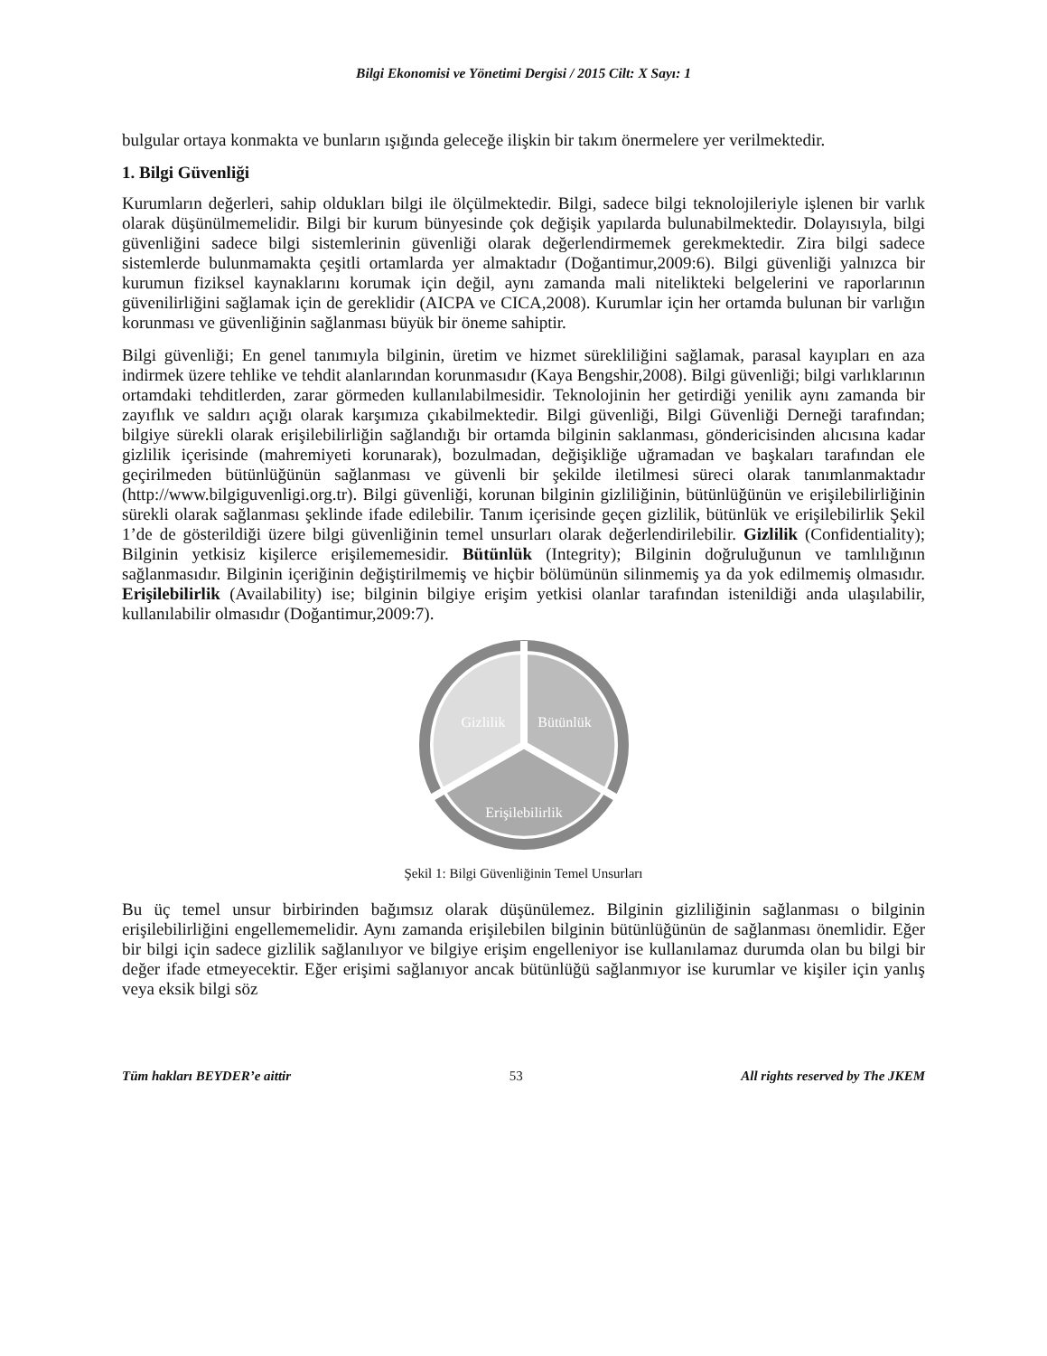Bilgi Ekonomisi ve Yönetimi Dergisi / 2015 Cilt: X Sayı: 1
bulgular ortaya konmakta ve bunların ışığında geleceğe ilişkin bir takım önermelere yer verilmektedir.
1. Bilgi Güvenliği
Kurumların değerleri, sahip oldukları bilgi ile ölçülmektedir. Bilgi, sadece bilgi teknolojileriyle işlenen bir varlık olarak düşünülmemelidir. Bilgi bir kurum bünyesinde çok değişik yapılarda bulunabilmektedir. Dolayısıyla, bilgi güvenliğini sadece bilgi sistemlerinin güvenliği olarak değerlendirmemek gerekmektedir. Zira bilgi sadece sistemlerde bulunmamakta çeşitli ortamlarda yer almaktadır (Doğantimur,2009:6). Bilgi güvenliği yalnızca bir kurumun fiziksel kaynaklarını korumak için değil, aynı zamanda mali nitelikteki belgelerini ve raporlarının güvenilirliğini sağlamak için de gereklidir (AICPA ve CICA,2008). Kurumlar için her ortamda bulunan bir varlığın korunması ve güvenliğinin sağlanması büyük bir öneme sahiptir.
Bilgi güvenliği; En genel tanımıyla bilginin, üretim ve hizmet sürekliliğini sağlamak, parasal kayıpları en aza indirmek üzere tehlike ve tehdit alanlarından korunmasıdır (Kaya Bengshir,2008). Bilgi güvenliği; bilgi varlıklarının ortamdaki tehditlerden, zarar görmeden kullanılabilmesidir. Teknolojinin her getirdiği yenilik aynı zamanda bir zayıflık ve saldırı açığı olarak karşımıza çıkabilmektedir. Bilgi güvenliği, Bilgi Güvenliği Derneği tarafından; bilgiye sürekli olarak erişilebilirliğin sağlandığı bir ortamda bilginin saklanması, göndericisinden alıcısına kadar gizlilik içerisinde (mahremiyeti korunarak), bozulmadan, değişikliğe uğramadan ve başkaları tarafından ele geçirilmeden bütünlüğünün sağlanması ve güvenli bir şekilde iletilmesi süreci olarak tanımlanmaktadır (http://www.bilgiguvenligi.org.tr). Bilgi güvenliği, korunan bilginin gizliliğinin, bütünlüğünün ve erişilebilirliğinin sürekli olarak sağlanması şeklinde ifade edilebilir. Tanım içerisinde geçen gizlilik, bütünlük ve erişilebilirlik Şekil 1’de de gösterildiği üzere bilgi güvenliğinin temel unsurları olarak değerlendirilebilir. Gizlilik (Confidentiality); Bilginin yetkisiz kişilerce erişilememesidir. Bütünlük (Integrity); Bilginin doğruluğunun ve tamlılığının sağlanmasıdır. Bilginin içeriğinin değiştirilmemiş ve hiçbir bölümünün silinmemiş ya da yok edilmemiş olmasıdır. Erişilebilirlik (Availability) ise; bilginin bilgiye erişim yetkisi olanlar tarafından istenildiği anda ulaşılabilir, kullanılabilir olmasıdır (Doğantimur,2009:7).
Gizlilik
Bütünlük
Erişilebilirlik
Şekil 1: Bilgi Güvenliğinin Temel Unsurları
Bu üç temel unsur birbirinden bağımsız olarak düşünülemez. Bilginin gizliliğinin sağlanması o bilginin erişilebilirliğini engellememelidir. Aynı zamanda erişilebilen bilginin bütünlüğünün de sağlanması önemlidir. Eğer bir bilgi için sadece gizlilik sağlanılıyor ve bilgiye erişim engelleniyor ise kullanılamaz durumda olan bu bilgi bir değer ifade etmeyecektir. Eğer erişimi sağlanıyor ancak bütünlüğü sağlanmıyor ise kurumlar ve kişiler için yanlış veya eksik bilgi söz
Tüm hakları BEYDER’e aittir 53 All rights reserved by The JKEM